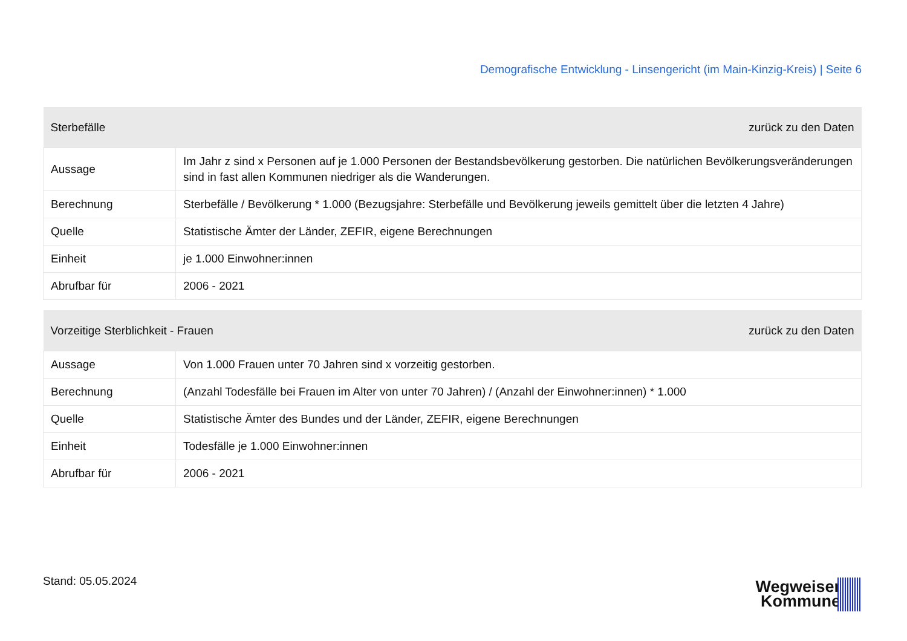Demografische Entwicklung - Linsengericht (im Main-Kinzig-Kreis) | Seite 6
| Sterbefälle | | zurück zu den Daten |
| --- | --- | --- |
| Aussage | Im Jahr z sind x Personen auf je 1.000 Personen der Bestandsbevölkerung gestorben. Die natürlichen Bevölkerungsveränderungen sind in fast allen Kommunen niedriger als die Wanderungen. | |
| Berechnung | Sterbefälle / Bevölkerung * 1.000 (Bezugsjahre: Sterbefälle und Bevölkerung jeweils gemittelt über die letzten 4 Jahre) | |
| Quelle | Statistische Ämter der Länder, ZEFIR, eigene Berechnungen | |
| Einheit | je 1.000 Einwohner:innen | |
| Abrufbar für | 2006 - 2021 | |
| Vorzeitige Sterblichkeit - Frauen | | zurück zu den Daten |
| --- | --- | --- |
| Aussage | Von 1.000 Frauen unter 70 Jahren sind x vorzeitig gestorben. | |
| Berechnung | (Anzahl Todesfälle bei Frauen im Alter von unter 70 Jahren) / (Anzahl der Einwohner:innen) * 1.000 | |
| Quelle | Statistische Ämter des Bundes und der Länder, ZEFIR, eigene Berechnungen | |
| Einheit | Todesfälle je 1.000 Einwohner:innen | |
| Abrufbar für | 2006 - 2021 | |
Stand: 05.05.2024
Wegweiser
Kommune